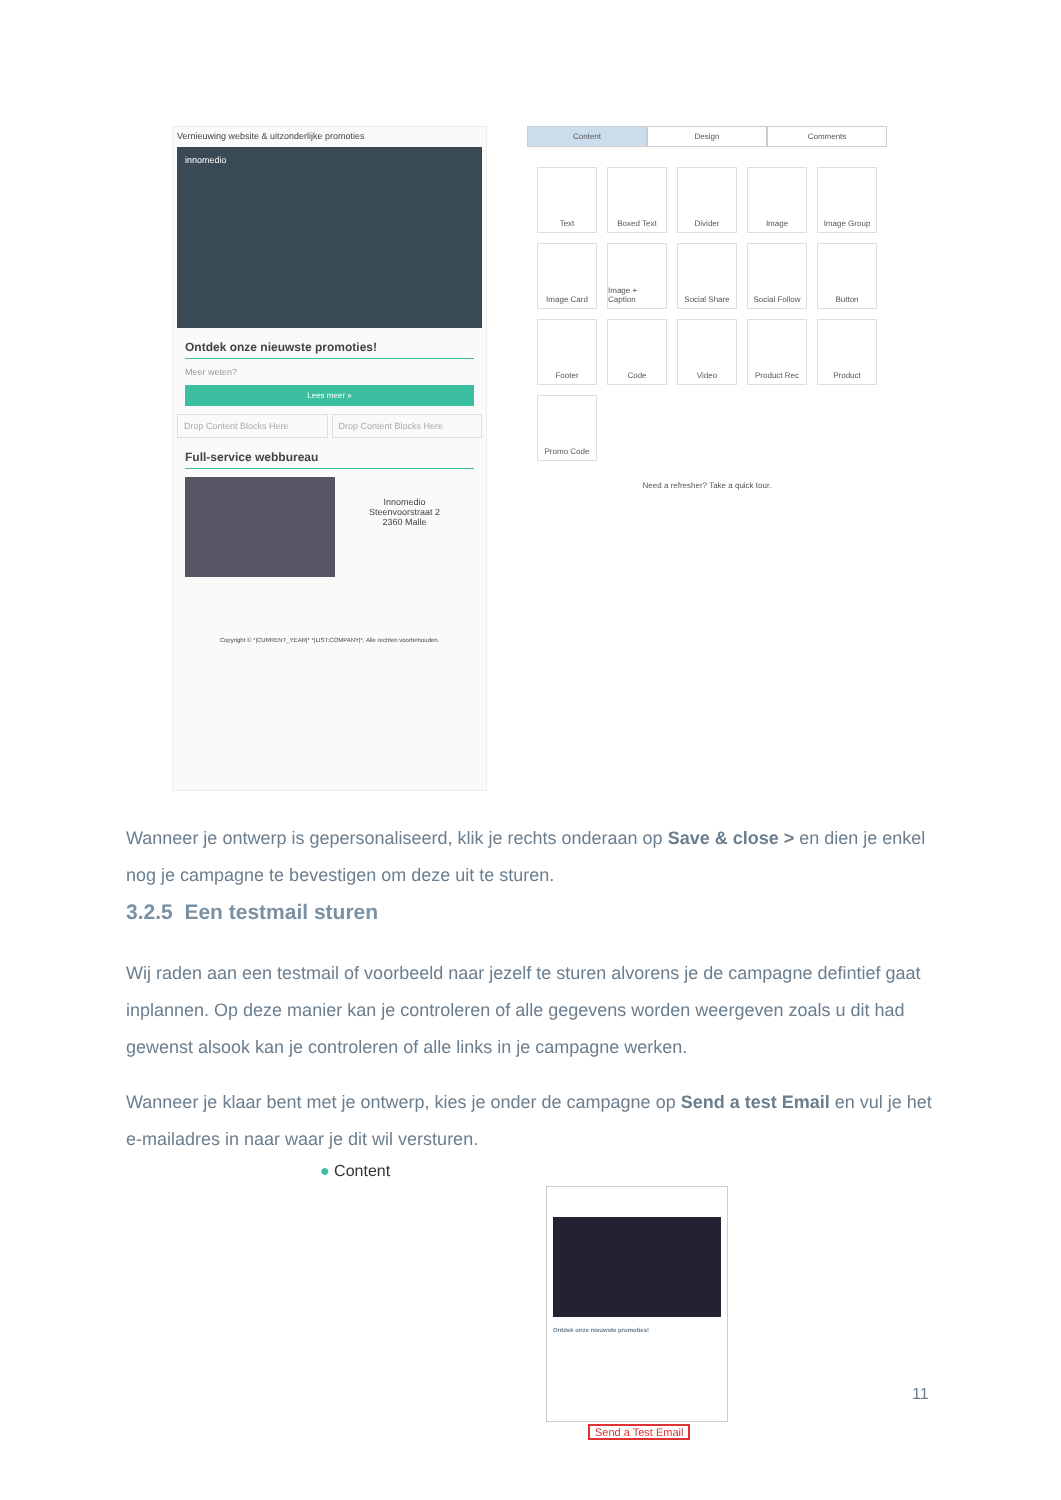Vernieuwing website & uitzonderlijke promoties
innomedio
Ontdek onze nieuwste promoties!
Meer weten?
Lees meer »
Drop Content Blocks Here Drop Content Blocks Here
Full-service webbureau
Innomedio
Steenvoorstraat 2
2360 Malle
Copyright © *|CURRENT_YEAR|* *|LIST:COMPANY|*, Alle rechten voorbehouden.
Content Design Comments
Text
Boxed Text
Divider
Image
Image Group
Image Card
Image + Caption
Social Share
Social Follow
Button
Footer
Code
Video
Product Rec
Product
Promo Code
Need a refresher? Take a quick tour.
Wanneer je ontwerp is gepersonaliseerd, klik je rechts onderaan op Save & close > en dien je enkel nog je campagne te bevestigen om deze uit te sturen.
3.2.5 Een testmail sturen
Wij raden aan een testmail of voorbeeld naar jezelf te sturen alvorens je de campagne defintief gaat inplannen. Op deze manier kan je controleren of alle gegevens worden weergeven zoals u dit had gewenst alsook kan je controleren of alle links in je campagne werken.
Wanneer je klaar bent met je ontwerp, kies je onder de campagne op Send a test Email en vul je het e-mailadres in naar waar je dit wil versturen.
● Content
Ontdek onze nieuwste promoties!
Send a Test Email
11